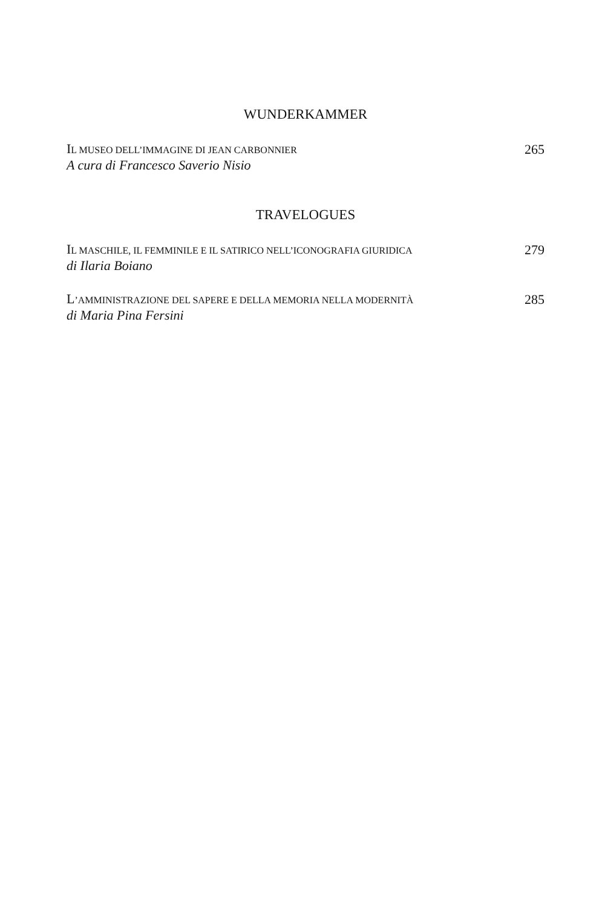WUNDERKAMMER
IL MUSEO DELL’IMMAGINE DI JEAN CARBONNIER
A cura di Francesco Saverio Nisio
265
TRAVELOGUES
IL MASCHILE, IL FEMMINILE E IL SATIRICO NELL’ICONOGRAFIA GIURIDICA
di Ilaria Boiano
279
L’AMMINISTRAZIONE DEL SAPERE E DELLA MEMORIA NELLA MODERNITÀ
di Maria Pina Fersini
285